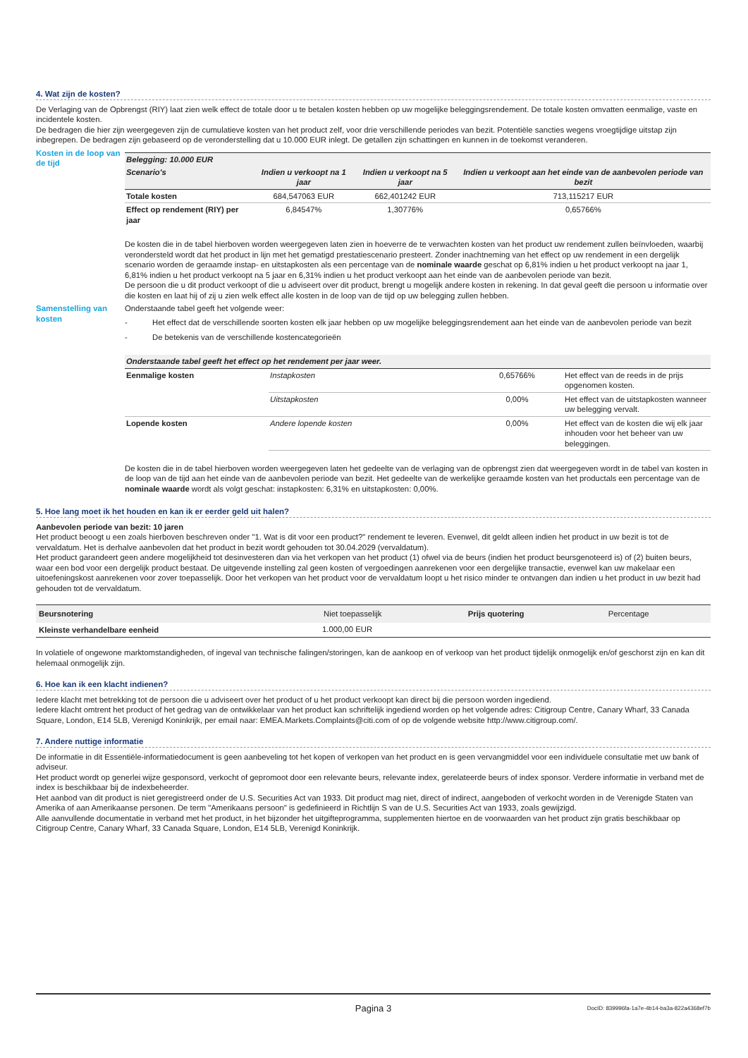4. Wat zijn de kosten?
De Verlaging van de Opbrengst (RIY) laat zien welk effect de totale door u te betalen kosten hebben op uw mogelijke beleggingsrendement. De totale kosten omvatten eenmalige, vaste en incidentele kosten.
De bedragen die hier zijn weergegeven zijn de cumulatieve kosten van het product zelf, voor drie verschillende periodes van bezit. Potentiële sancties wegens vroegtijdige uitstap zijn inbegrepen. De bedragen zijn gebaseerd op de veronderstelling dat u 10.000 EUR inlegt. De getallen zijn schattingen en kunnen in de toekomst veranderen.
Kosten in de loop van de tijd
| Belegging: 10.000 EUR | | | |
| --- | --- | --- | --- |
| Scenario's | Indien u verkoopt na 1 jaar | Indien u verkoopt na 5 jaar | Indien u verkoopt aan het einde van de aanbevolen periode van bezit |
| Totale kosten | 684,547063 EUR | 662,401242 EUR | 713,115217 EUR |
| Effect op rendement (RIY) per jaar | 6,84547% | 1,30776% | 0,65766% |
De kosten die in de tabel hierboven worden weergegeven laten zien in hoeverre de te verwachten kosten van het product uw rendement zullen beïnvloeden, waarbij verondersteld wordt dat het product in lijn met het gematigd prestatiescenario presteert. Zonder inachtneming van het effect op uw rendement in een dergelijk scenario worden de geraamde instap- en uitstapkosten als een percentage van de nominale waarde geschat op 6,81% indien u het product verkoopt na jaar 1, 6,81% indien u het product verkoopt na 5 jaar en 6,31% indien u het product verkoopt aan het einde van de aanbevolen periode van bezit.
De persoon die u dit product verkoopt of die u adviseert over dit product, brengt u mogelijk andere kosten in rekening. In dat geval geeft die persoon u informatie over die kosten en laat hij of zij u zien welk effect alle kosten in de loop van de tijd op uw belegging zullen hebben.
Samenstelling van kosten
Onderstaande tabel geeft het volgende weer:
- Het effect dat de verschillende soorten kosten elk jaar hebben op uw mogelijke beleggingsrendement aan het einde van de aanbevolen periode van bezit
- De betekenis van de verschillende kostencategorieën
| Onderstaande tabel geeft het effect op het rendement per jaar weer. | | | |
| --- | --- | --- | --- |
| Eenmalige kosten | Instapkosten | 0,65766% | Het effect van de reeds in de prijs opgenomen kosten. |
| | Uitstapkosten | 0,00% | Het effect van de uitstapkosten wanneer uw belegging vervalt. |
| Lopende kosten | Andere lopende kosten | 0,00% | Het effect van de kosten die wij elk jaar inhouden voor het beheer van uw beleggingen. |
De kosten die in de tabel hierboven worden weergegeven laten het gedeelte van de verlaging van de opbrengst zien dat weergegeven wordt in de tabel van kosten in de loop van de tijd aan het einde van de aanbevolen periode van bezit. Het gedeelte van de werkelijke geraamde kosten van het productals een percentage van de nominale waarde wordt als volgt geschat: instapkosten: 6,31% en uitstapkosten: 0,00%.
5. Hoe lang moet ik het houden en kan ik er eerder geld uit halen?
Aanbevolen periode van bezit: 10 jaren
Het product beoogt u een zoals hierboven beschreven onder "1. Wat is dit voor een product?" rendement te leveren. Evenwel, dit geldt alleen indien het product in uw bezit is tot de vervaldatum. Het is derhalve aanbevolen dat het product in bezit wordt gehouden tot 30.04.2029 (vervaldatum).
Het product garandeert geen andere mogelijkheid tot desinvesteren dan via het verkopen van het product (1) ofwel via de beurs (indien het product beursgenoteerd is) of (2) buiten beurs, waar een bod voor een dergelijk product bestaat. De uitgevende instelling zal geen kosten of vergoedingen aanrekenen voor een dergelijke transactie, evenwel kan uw makelaar een uitoefeningskost aanrekenen voor zover toepasselijk. Door het verkopen van het product voor de vervaldatum loopt u het risico minder te ontvangen dan indien u het product in uw bezit had gehouden tot de vervaldatum.
| Beursnotering | Niet toepasselijk | Prijs quotering | Percentage |
| Kleinste verhandelbare eenheid | 1.000,00 EUR | | |
In volatiele of ongewone marktomstandigheden, of ingeval van technische falingen/storingen, kan de aankoop en of verkoop van het product tijdelijk onmogelijk en/of geschorst zijn en kan dit helemaal onmogelijk zijn.
6. Hoe kan ik een klacht indienen?
Iedere klacht met betrekking tot de persoon die u adviseert over het product of u het product verkoopt kan direct bij die persoon worden ingediend.
Iedere klacht omtrent het product of het gedrag van de ontwikkelaar van het product kan schriftelijk ingediend worden op het volgende adres: Citigroup Centre, Canary Wharf, 33 Canada Square, London, E14 5LB, Verenigd Koninkrijk, per email naar: EMEA.Markets.Complaints@citi.com of op de volgende website http://www.citigroup.com/.
7. Andere nuttige informatie
De informatie in dit Essentiële-informatiedocument is geen aanbeveling tot het kopen of verkopen van het product en is geen vervangmiddel voor een individuele consultatie met uw bank of adviseur.
Het product wordt op generlei wijze gesponsord, verkocht of gepromoot door een relevante beurs, relevante index, gerelateerde beurs of index sponsor. Verdere informatie in verband met de index is beschikbaar bij de indexbeheerder.
Het aanbod van dit product is niet geregistreerd onder de U.S. Securities Act van 1933. Dit product mag niet, direct of indirect, aangeboden of verkocht worden in de Verenigde Staten van Amerika of aan Amerikaanse personen. De term "Amerikaans persoon" is gedefinieerd in Richtlijn S van de U.S. Securities Act van 1933, zoals gewijzigd.
Alle aanvullende documentatie in verband met het product, in het bijzonder het uitgifteprogramma, supplementen hiertoe en de voorwaarden van het product zijn gratis beschikbaar op Citigroup Centre, Canary Wharf, 33 Canada Square, London, E14 5LB, Verenigd Koninkrijk.
Pagina 3 DocID: 839996fa-1a7e-4b14-ba3a-822a4368ef7b